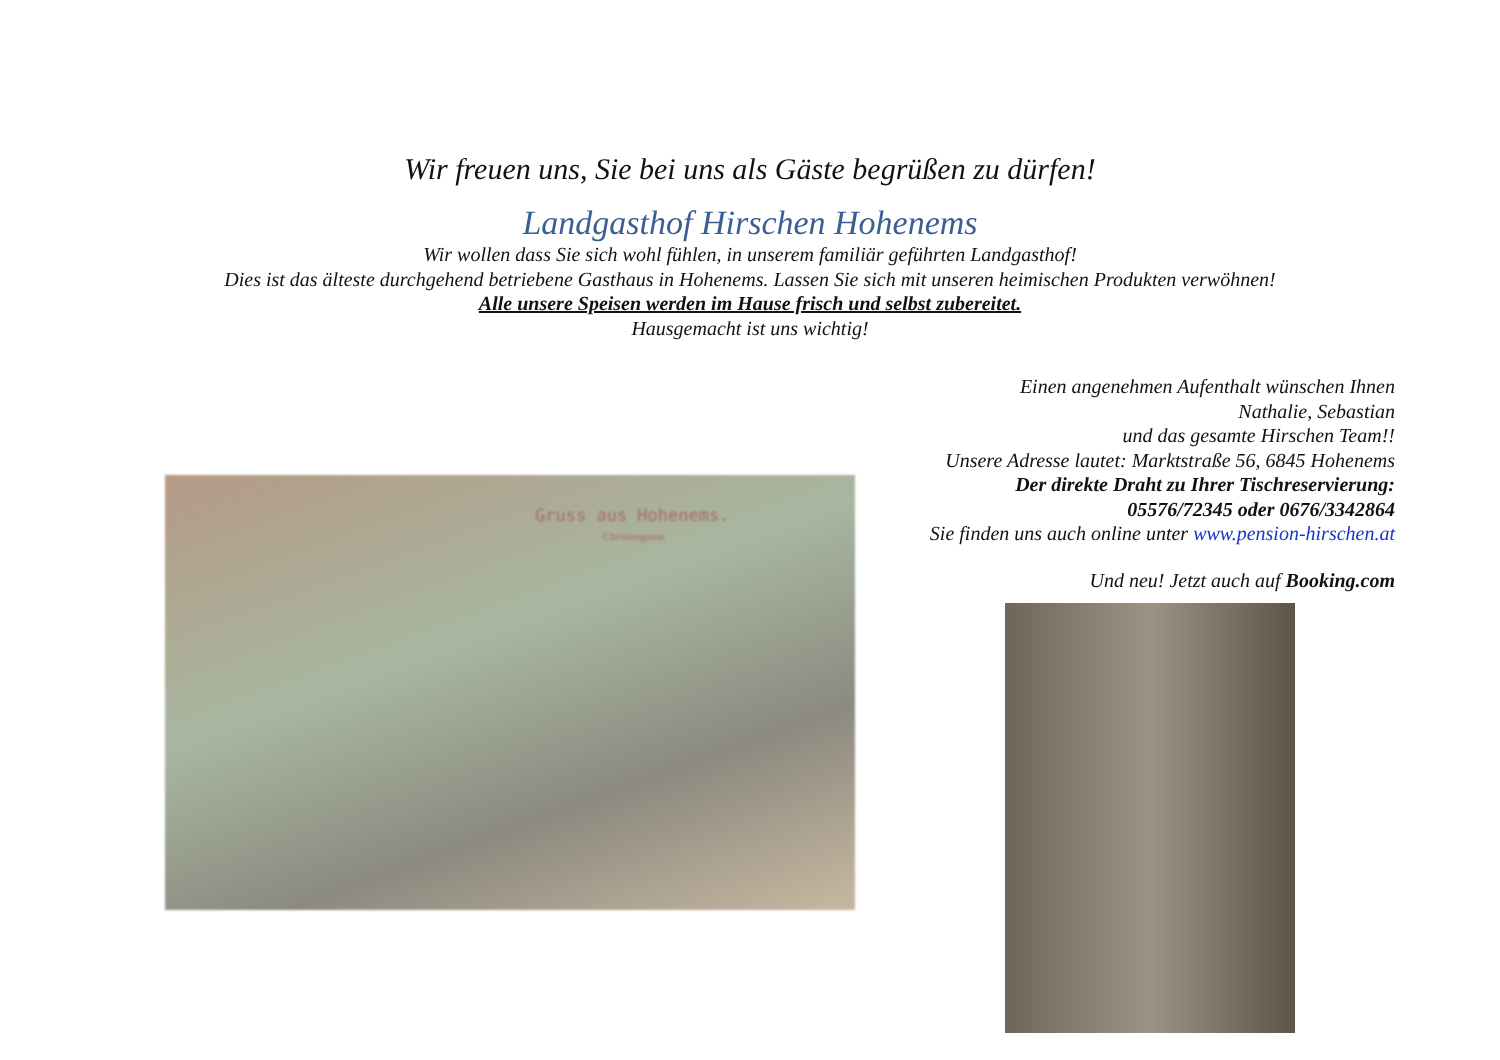Wir freuen uns, Sie bei uns als Gäste begrüßen zu dürfen!
Landgasthof Hirschen Hohenems
Wir wollen dass Sie sich wohl fühlen, in unserem familiär geführten Landgasthof!
Dies ist das älteste durchgehend betriebene Gasthaus in Hohenems. Lassen Sie sich mit unseren heimischen Produkten verwöhnen!
Alle unsere Speisen werden im Hause frisch und selbst zubereitet.
Hausgemacht ist uns wichtig!
Einen angenehmen Aufenthalt wünschen Ihnen
Nathalie, Sebastian
und das gesamte Hirschen Team!!
Unsere Adresse lautet: Marktstraße 56, 6845 Hohenems
Der direkte Draht zu Ihrer Tischreservierung:
05576/72345 oder 0676/3342864
Sie finden uns auch online unter www.pension-hirschen.at
Und neu! Jetzt auch auf Booking.com
Gruss aus Hohenems.
Christengasse.